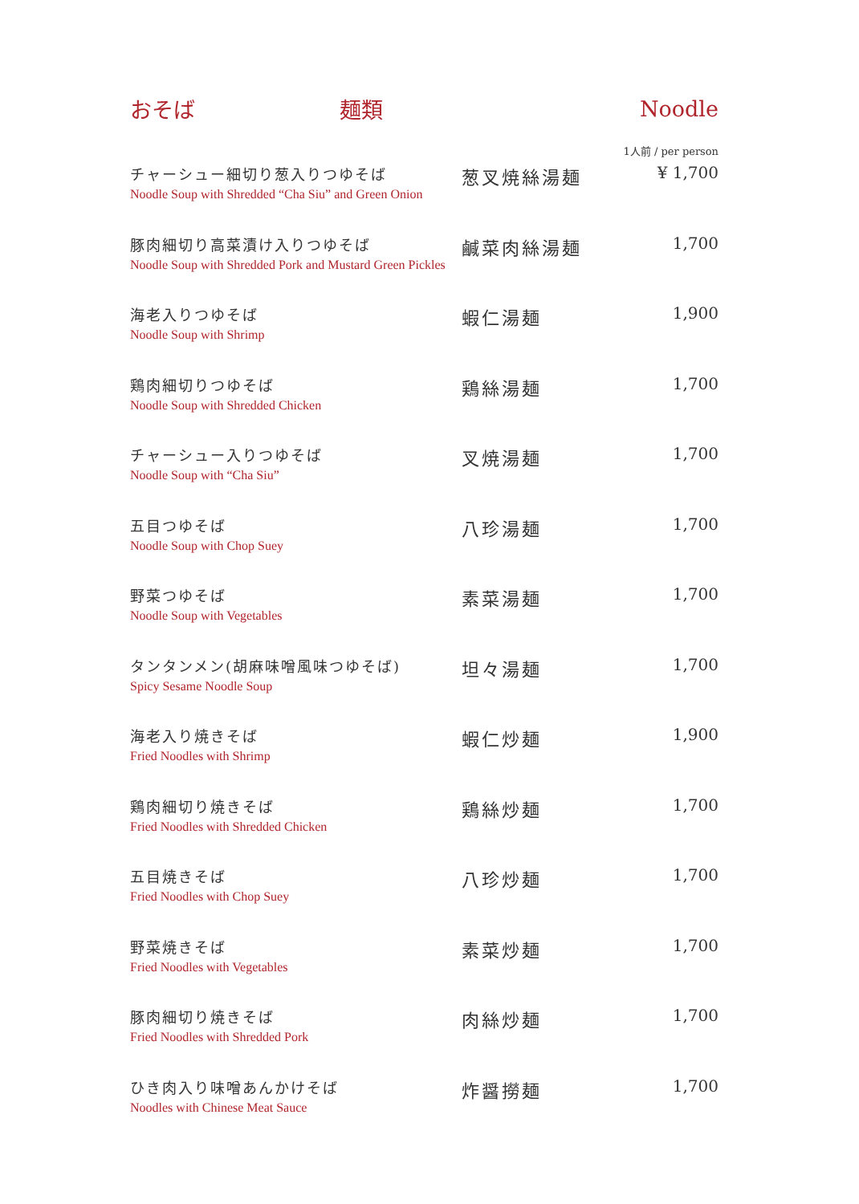おそば 麺類 Noodle
1人前 / per person
| チャーシュー細切り葱入りつゆそば Noodle Soup with Shredded “Cha Siu” and Green Onion | 葱叉焼絲湯麺 | ¥ 1,700 |
| 豚肉細切り高菜漬け入りつゆそば Noodle Soup with Shredded Pork and Mustard Green Pickles | 鹹菜肉絲湯麺 | 1,700 |
| 海老入りつゆそば Noodle Soup with Shrimp | 蝦仁湯麺 | 1,900 |
| 鶏肉細切りつゆそば Noodle Soup with Shredded Chicken | 鶏絲湯麺 | 1,700 |
| チャーシュー入りつゆそば Noodle Soup with “Cha Siu” | 叉焼湯麺 | 1,700 |
| 五目つゆそば Noodle Soup with Chop Suey | 八珍湯麺 | 1,700 |
| 野菜つゆそば Noodle Soup with Vegetables | 素菜湯麺 | 1,700 |
| タンタンメン(胡麻味噌風味つゆそば) Spicy Sesame Noodle Soup | 坦々湯麺 | 1,700 |
| 海老入り焼きそば Fried Noodles with Shrimp | 蝦仁炒麺 | 1,900 |
| 鶏肉細切り焼きそば Fried Noodles with Shredded Chicken | 鶏絲炒麺 | 1,700 |
| 五目焼きそば Fried Noodles with Chop Suey | 八珍炒麺 | 1,700 |
| 野菜焼きそば Fried Noodles with Vegetables | 素菜炒麺 | 1,700 |
| 豚肉細切り焼きそば Fried Noodles with Shredded Pork | 肉絲炒麺 | 1,700 |
| ひき肉入り味噌あんかけそば Noodles with Chinese Meat Sauce | 炸醤撈麺 | 1,700 |